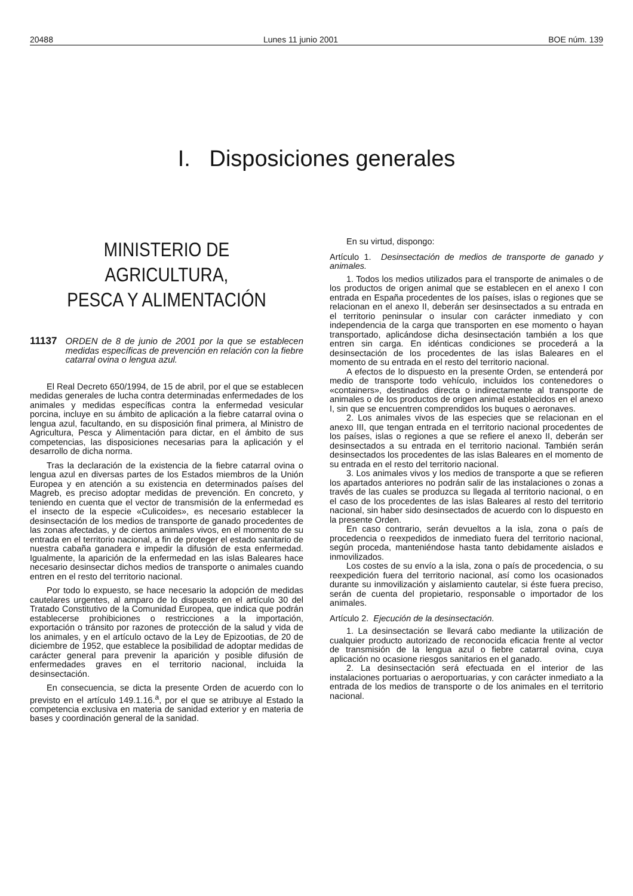20488 Lunes 11 junio 2001 BOE núm. 139
I. Disposiciones generales
MINISTERIO DE AGRICULTURA,
PESCA Y ALIMENTACIÓN
11137 ORDEN de 8 de junio de 2001 por la que se establecen medidas específicas de prevención en relación con la fiebre catarral ovina o lengua azul.
El Real Decreto 650/1994, de 15 de abril, por el que se establecen medidas generales de lucha contra determinadas enfermedades de los animales y medidas específicas contra la enfermedad vesicular porcina, incluye en su ámbito de aplicación a la fiebre catarral ovina o lengua azul, facultando, en su disposición final primera, al Ministro de Agricultura, Pesca y Alimentación para dictar, en el ámbito de sus competencias, las disposiciones necesarias para la aplicación y el desarrollo de dicha norma.
Tras la declaración de la existencia de la fiebre catarral ovina o lengua azul en diversas partes de los Estados miembros de la Unión Europea y en atención a su existencia en determinados países del Magreb, es preciso adoptar medidas de prevención. En concreto, y teniendo en cuenta que el vector de transmisión de la enfermedad es el insecto de la especie «Culicoides», es necesario establecer la desinsectación de los medios de transporte de ganado procedentes de las zonas afectadas, y de ciertos animales vivos, en el momento de su entrada en el territorio nacional, a fin de proteger el estado sanitario de nuestra cabaña ganadera e impedir la difusión de esta enfermedad. Igualmente, la aparición de la enfermedad en las islas Baleares hace necesario desinsectar dichos medios de transporte o animales cuando entren en el resto del territorio nacional.
Por todo lo expuesto, se hace necesario la adopción de medidas cautelares urgentes, al amparo de lo dispuesto en el artículo 30 del Tratado Constitutivo de la Comunidad Europea, que indica que podrán establecerse prohibiciones o restricciones a la importación, exportación o tránsito por razones de protección de la salud y vida de los animales, y en el artículo octavo de la Ley de Epizootias, de 20 de diciembre de 1952, que establece la posibilidad de adoptar medidas de carácter general para prevenir la aparición y posible difusión de enfermedades graves en el territorio nacional, incluida la desinsectación.
En consecuencia, se dicta la presente Orden de acuerdo con lo previsto en el artículo 149.1.16.<sup>a</sup>, por el que se atribuye al Estado la competencia exclusiva en materia de sanidad exterior y en materia de bases y coordinación general de la sanidad.
En su virtud, dispongo:
Artículo 1. Desinsectación de medios de transporte de ganado y animales.
1. Todos los medios utilizados para el transporte de animales o de los productos de origen animal que se establecen en el anexo I con entrada en España procedentes de los países, islas o regiones que se relacionan en el anexo II, deberán ser desinsectados a su entrada en el territorio peninsular o insular con carácter inmediato y con independencia de la carga que transporten en ese momento o hayan transportado, aplicándose dicha desinsectación también a los que entren sin carga. En idénticas condiciones se procederá a la desinsectación de los procedentes de las islas Baleares en el momento de su entrada en el resto del territorio nacional.
A efectos de lo dispuesto en la presente Orden, se entenderá por medio de transporte todo vehículo, incluidos los contenedores o «containers», destinados directa o indirectamente al transporte de animales o de los productos de origen animal establecidos en el anexo I, sin que se encuentren comprendidos los buques o aeronaves.
2. Los animales vivos de las especies que se relacionan en el anexo III, que tengan entrada en el territorio nacional procedentes de los países, islas o regiones a que se refiere el anexo II, deberán ser desinsectados a su entrada en el territorio nacional. También serán desinsectados los procedentes de las islas Baleares en el momento de su entrada en el resto del territorio nacional.
3. Los animales vivos y los medios de transporte a que se refieren los apartados anteriores no podrán salir de las instalaciones o zonas a través de las cuales se produzca su llegada al territorio nacional, o en el caso de los procedentes de las islas Baleares al resto del territorio nacional, sin haber sido desinsectados de acuerdo con lo dispuesto en la presente Orden.
En caso contrario, serán devueltos a la isla, zona o país de procedencia o reexpedidos de inmediato fuera del territorio nacional, según proceda, manteniéndose hasta tanto debidamente aislados e inmovilizados.
Los costes de su envío a la isla, zona o país de procedencia, o su reexpedición fuera del territorio nacional, así como los ocasionados durante su inmovilización y aislamiento cautelar, si éste fuera preciso, serán de cuenta del propietario, responsable o importador de los animales.
Artículo 2. Ejecución de la desinsectación.
1. La desinsectación se llevará cabo mediante la utilización de cualquier producto autorizado de reconocida eficacia frente al vector de transmisión de la lengua azul o fiebre catarral ovina, cuya aplicación no ocasione riesgos sanitarios en el ganado.
2. La desinsectación será efectuada en el interior de las instalaciones portuarias o aeroportuarias, y con carácter inmediato a la entrada de los medios de transporte o de los animales en el territorio nacional.